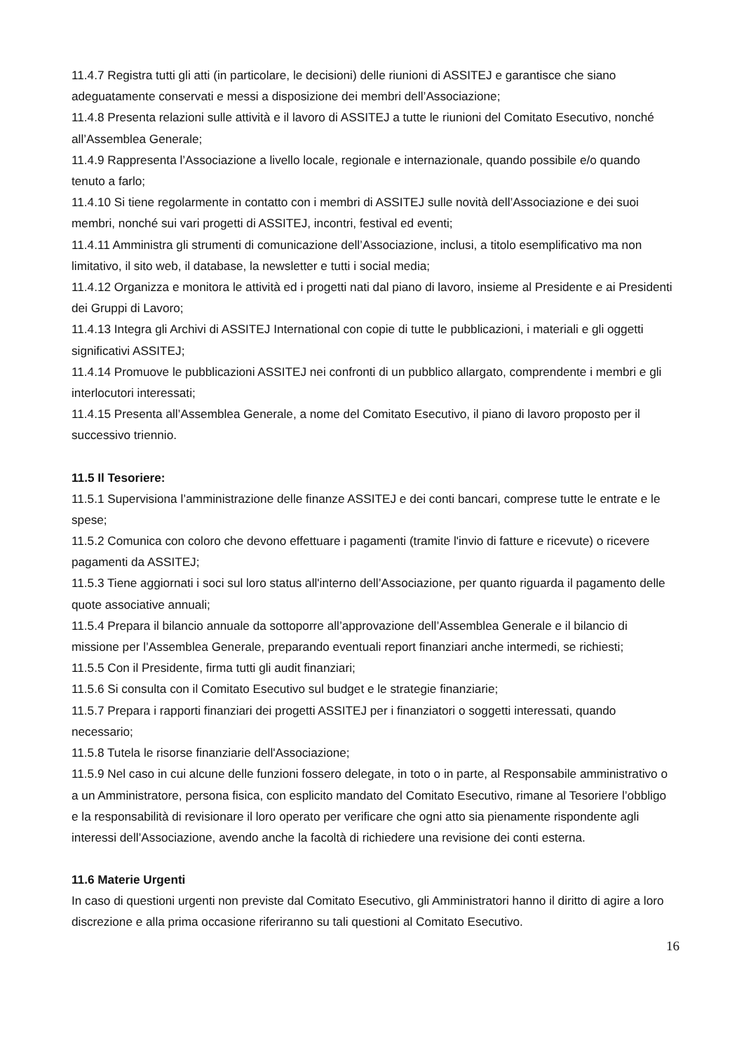11.4.7 Registra tutti gli atti (in particolare, le decisioni) delle riunioni di ASSITEJ e garantisce che siano adeguatamente conservati e messi a disposizione dei membri dell’Associazione;
11.4.8 Presenta relazioni sulle attività e il lavoro di ASSITEJ a tutte le riunioni del Comitato Esecutivo, nonché all’Assemblea Generale;
11.4.9 Rappresenta l’Associazione a livello locale, regionale e internazionale, quando possibile e/o quando tenuto a farlo;
11.4.10 Si tiene regolarmente in contatto con i membri di ASSITEJ sulle novità dell’Associazione e dei suoi membri, nonché sui vari progetti di ASSITEJ, incontri, festival ed eventi;
11.4.11 Amministra gli strumenti di comunicazione dell’Associazione, inclusi, a titolo esemplificativo ma non limitativo, il sito web, il database, la newsletter e tutti i social media;
11.4.12 Organizza e monitora le attività ed i progetti nati dal piano di lavoro, insieme al Presidente e ai Presidenti dei Gruppi di Lavoro;
11.4.13 Integra gli Archivi di ASSITEJ International con copie di tutte le pubblicazioni, i materiali e gli oggetti significativi ASSITEJ;
11.4.14 Promuove le pubblicazioni ASSITEJ nei confronti di un pubblico allargato, comprendente i membri e gli interlocutori interessati;
11.4.15 Presenta all’Assemblea Generale, a nome del Comitato Esecutivo, il piano di lavoro proposto per il successivo triennio.
11.5 Il Tesoriere:
11.5.1 Supervisiona l’amministrazione delle finanze ASSITEJ e dei conti bancari, comprese tutte le entrate e le spese;
11.5.2 Comunica con coloro che devono effettuare i pagamenti (tramite l'invio di fatture e ricevute) o ricevere pagamenti da ASSITEJ;
11.5.3 Tiene aggiornati i soci sul loro status all'interno dell’Associazione, per quanto riguarda il pagamento delle quote associative annuali;
11.5.4 Prepara il bilancio annuale da sottoporre all’approvazione dell’Assemblea Generale e il bilancio di missione per l’Assemblea Generale, preparando eventuali report finanziari anche intermedi, se richiesti;
11.5.5 Con il Presidente, firma tutti gli audit finanziari;
11.5.6 Si consulta con il Comitato Esecutivo sul budget e le strategie finanziarie;
11.5.7 Prepara i rapporti finanziari dei progetti ASSITEJ per i finanziatori o soggetti interessati, quando necessario;
11.5.8 Tutela le risorse finanziarie dell'Associazione;
11.5.9 Nel caso in cui alcune delle funzioni fossero delegate, in toto o in parte, al Responsabile amministrativo o a un Amministratore, persona fisica, con esplicito mandato del Comitato Esecutivo, rimane al Tesoriere l’obbligo e la responsabilità di revisionare il loro operato per verificare che ogni atto sia pienamente rispondente agli interessi dell’Associazione, avendo anche la facoltà di richiedere una revisione dei conti esterna.
11.6 Materie Urgenti
In caso di questioni urgenti non previste dal Comitato Esecutivo, gli Amministratori hanno il diritto di agire a loro discrezione e alla prima occasione riferiranno su tali questioni al Comitato Esecutivo.
16